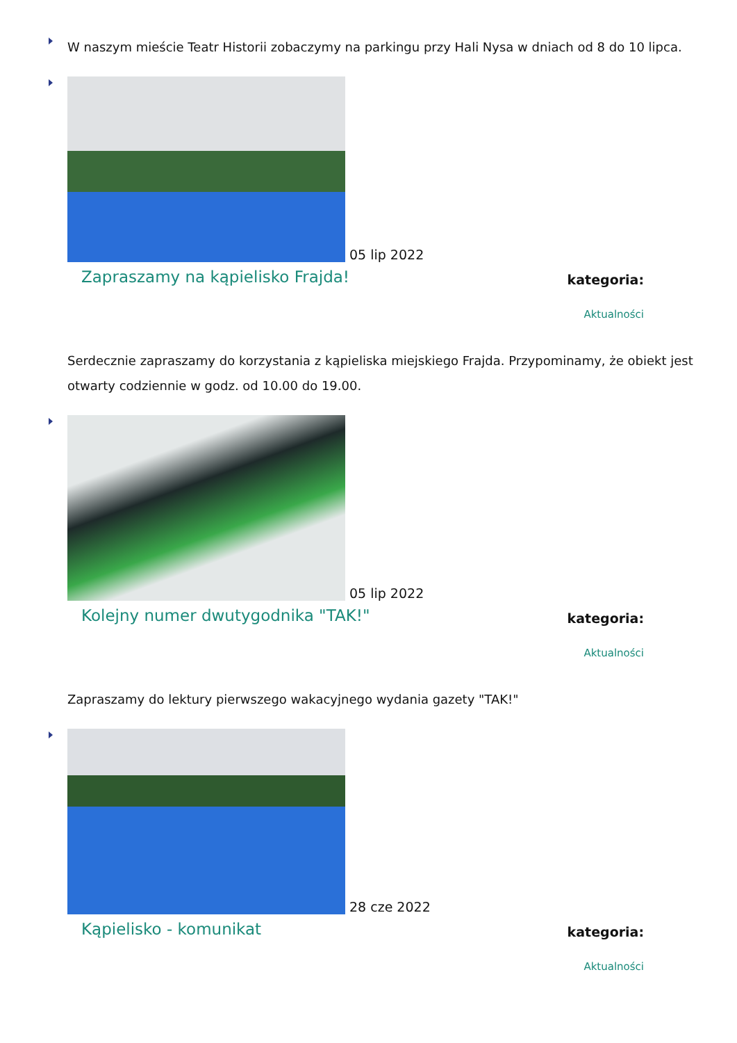W naszym mieście Teatr Historii zobaczymy na parkingu przy Hali Nysa w dniach od 8 do 10 lipca.
05 lip 2022
Zapraszamy na kąpielisko Frajda!
kategoria:
Aktualności
Serdecznie zapraszamy do korzystania z kąpieliska miejskiego Frajda. Przypominamy, że obiekt jest otwarty codziennie w godz. od 10.00 do 19.00.
05 lip 2022
Kolejny numer dwutygodnika "TAK!"
kategoria:
Aktualności
Zapraszamy do lektury pierwszego wakacyjnego wydania gazety "TAK!"
28 cze 2022
Kąpielisko - komunikat
kategoria:
Aktualności